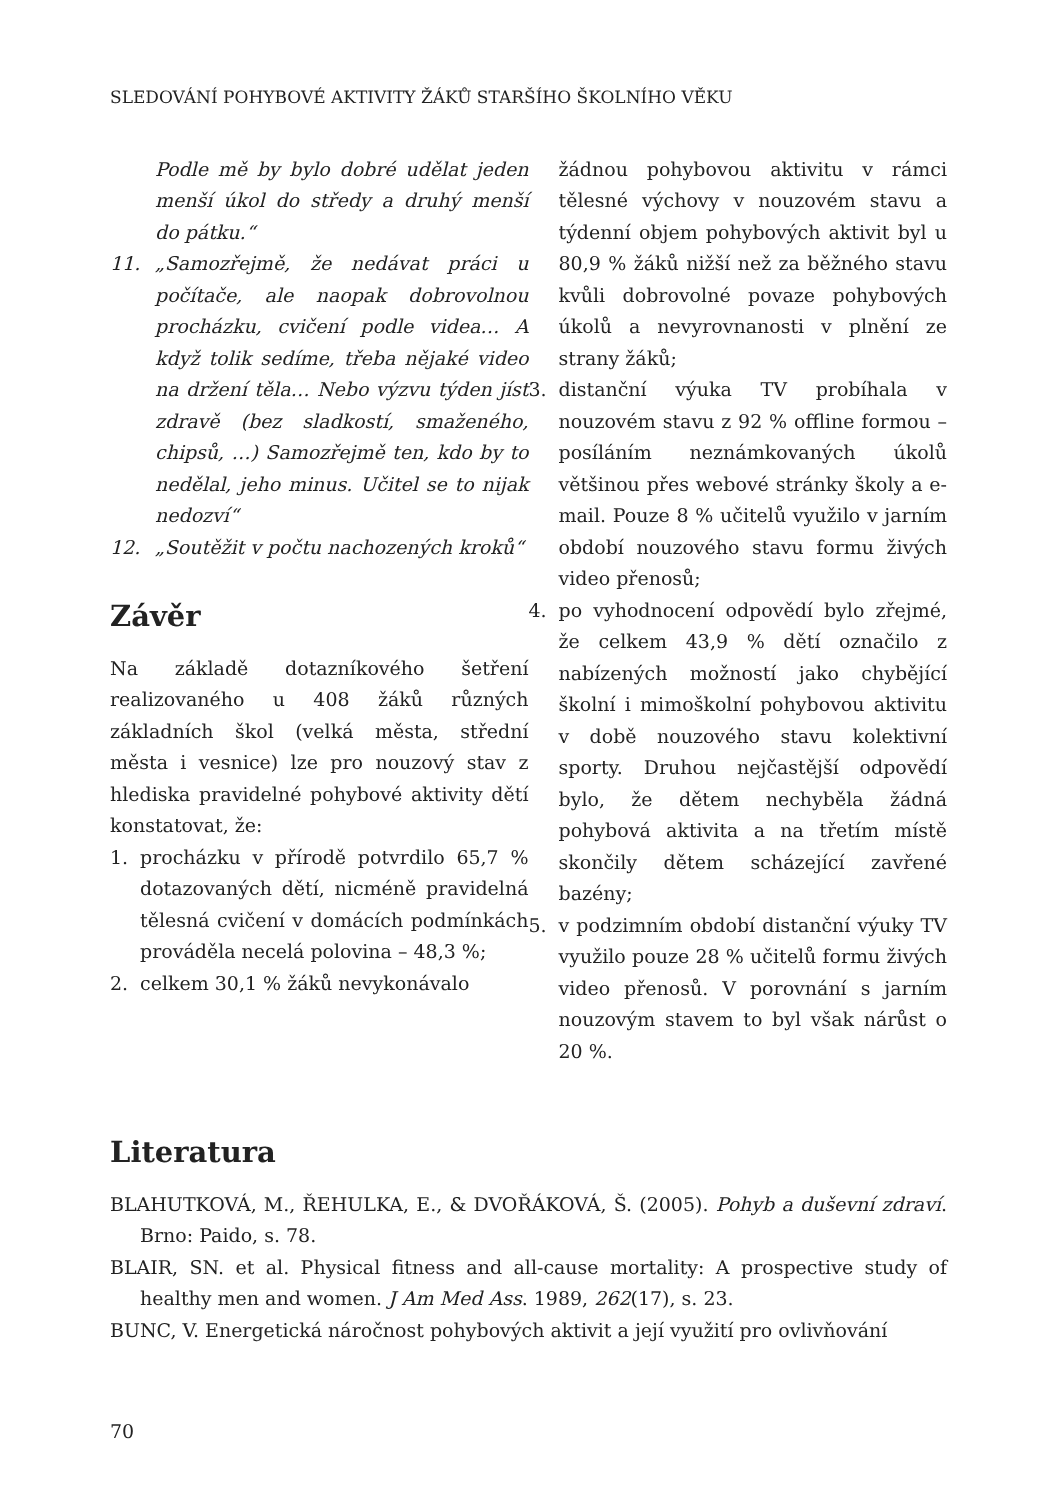SLEDOVÁNÍ POHYBOVÉ AKTIVITY ŽÁKŮ STARŠÍHO ŠKOLNÍHO VĚKU
Podle mě by bylo dobré udělat jeden menší úkol do středy a druhý menší do pátku.“
11. „Samozřejmě, že nedávat práci u počítače, ale naopak dobrovolnou procházku, cvičení podle videa… A když tolik sedíme, třeba nějaké video na držení těla… Nebo výzvu týden jíst zdravě (bez sladkostí, smaženého, chipsů, …) Samozřejmě ten, kdo by to nedělal, jeho minus. Učitel se to nijak nedozví“
12. „Soutěžit v počtu nachozených kroků“
Závěr
Na základě dotazníkového šetření realizovaného u 408 žáků různých základních škol (velká města, střední města i vesnice) lze pro nouzový stav z hlediska pravidelné pohybové aktivity dětí konstatovat, že:
1. procházku v přírodě potvrdilo 65,7 % dotazovaných dětí, nicméně pravidelná tělesná cvičení v domácích podmínkách prováděla necelá polovina – 48,3 %;
2. celkem 30,1 % žáků nevykonávalo
žádnou pohybovou aktivitu v rámci tělesné výchovy v nouzovém stavu a týdenní objem pohybových aktivit byl u 80,9 % žáků nižší než za běžného stavu kvůli dobrovolné povaze pohybových úkolů a nevyrovnanosti v plnění ze strany žáků;
3. distanční výuka TV probíhala v nouzovém stavu z 92 % offline formou – posíláním neznámkovaných úkolů většinou přes webové stránky školy a e-mail. Pouze 8 % učitelů využilo v jarním období nouzového stavu formu živých video přenosů;
4. po vyhodnocení odpovědí bylo zřejmé, že celkem 43,9 % dětí označilo z nabízených možností jako chybějící školní i mimoškolní pohybovou aktivitu v době nouzového stavu kolektivní sporty. Druhou nejčastější odpovědí bylo, že dětem nechyběla žádná pohybová aktivita a na třetím místě skončily dětem scházející zavřené bazény;
5. v podzimním období distanční výuky TV využilo pouze 28 % učitelů formu živých video přenosů. V porovnání s jarním nouzovým stavem to byl však nárůst o 20 %.
Literatura
BLAHUTKOVÁ, M., ŘEHULKA, E., & DVOŘÁKOVÁ, Š. (2005). Pohyb a duševní zdraví. Brno: Paido, s. 78.
BLAIR, SN. et al. Physical fitness and all-cause mortality: A prospective study of healthy men and women. J Am Med Ass. 1989, 262(17), s. 23.
BUNC, V. Energetická náročnost pohybových aktivit a její využití pro ovlivňování
70